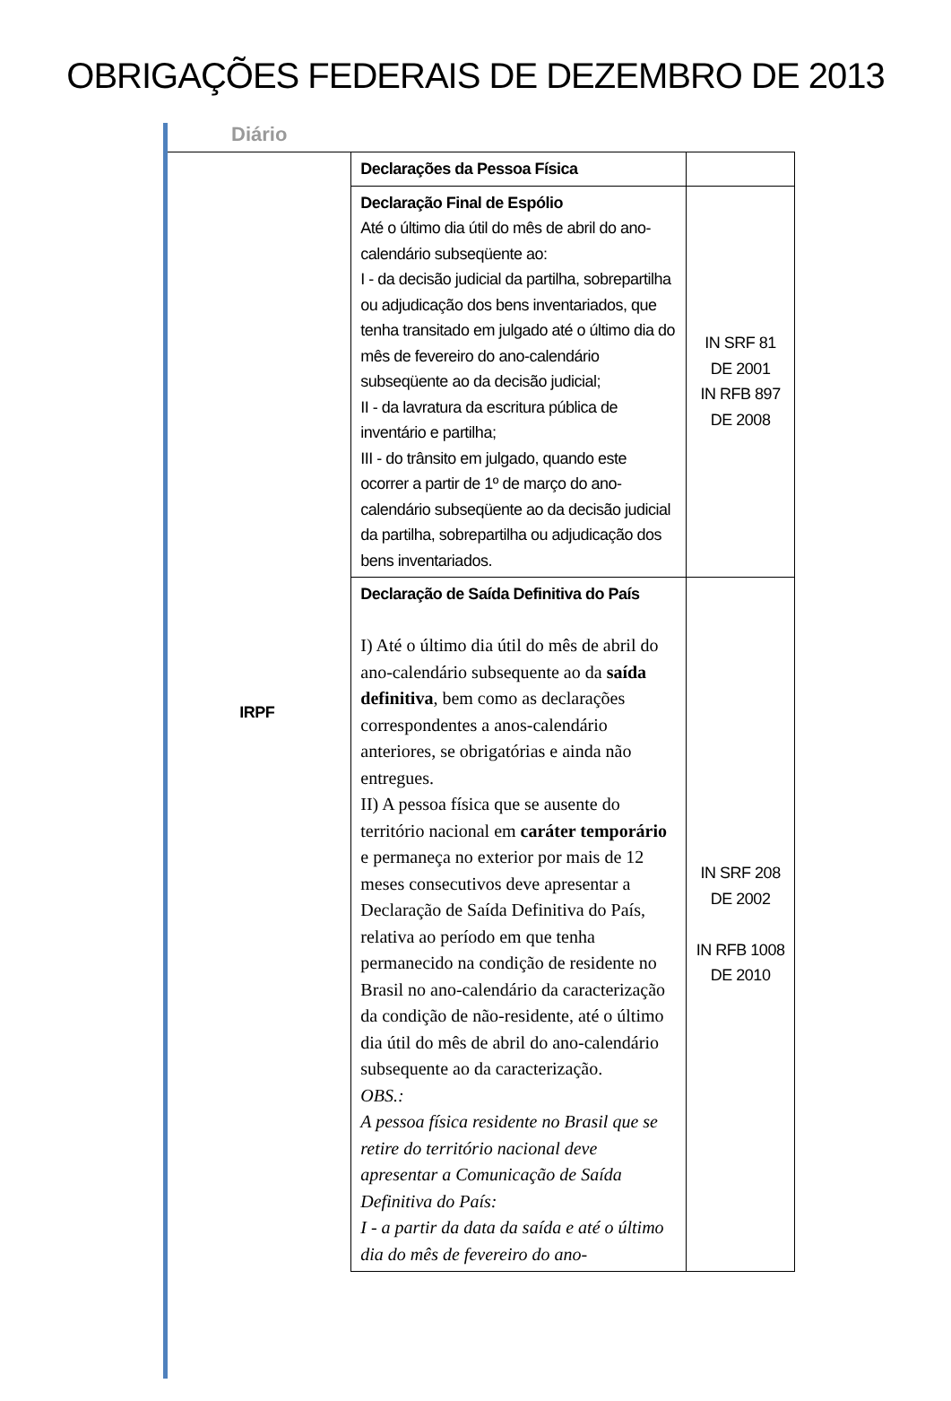OBRIGAÇÕES FEDERAIS DE DEZEMBRO DE 2013
Diário
| IRPF | Declarações da Pessoa Física | |
| | Declaração Final de Espólio Até o último dia útil do mês de abril do ano-calendário subseqüente ao: I - da decisão judicial da partilha, sobrepartilha ou adjudicação dos bens inventariados, que tenha transitado em julgado até o último dia do mês de fevereiro do ano-calendário subseqüente ao da decisão judicial; II - da lavratura da escritura pública de inventário e partilha; III - do trânsito em julgado, quando este ocorrer a partir de 1º de março do ano-calendário subseqüente ao da decisão judicial da partilha, sobrepartilha ou adjudicação dos bens inventariados. | IN SRF 81 DE 2001 IN RFB 897 DE 2008 |
| | Declaração de Saída Definitiva do País I) Até o último dia útil do mês de abril do ano-calendário subsequente ao da saída definitiva , bem como as declarações correspondentes a anos-calendário anteriores, se obrigatórias e ainda não entregues. II) A pessoa física que se ausente do território nacional em caráter temporário e permaneça no exterior por mais de 12 meses consecutivos deve apresentar a Declaração de Saída Definitiva do País, relativa ao período em que tenha permanecido na condição de residente no Brasil no ano-calendário da caracterização da condição de não-residente, até o último dia útil do mês de abril do ano-calendário subsequente ao da caracterização. OBS.: A pessoa física residente no Brasil que se retire do território nacional deve apresentar a Comunicação de Saída Definitiva do País: I - a partir da data da saída e até o último dia do mês de fevereiro do ano- | IN SRF 208 DE 2002 IN RFB 1008 DE 2010 |